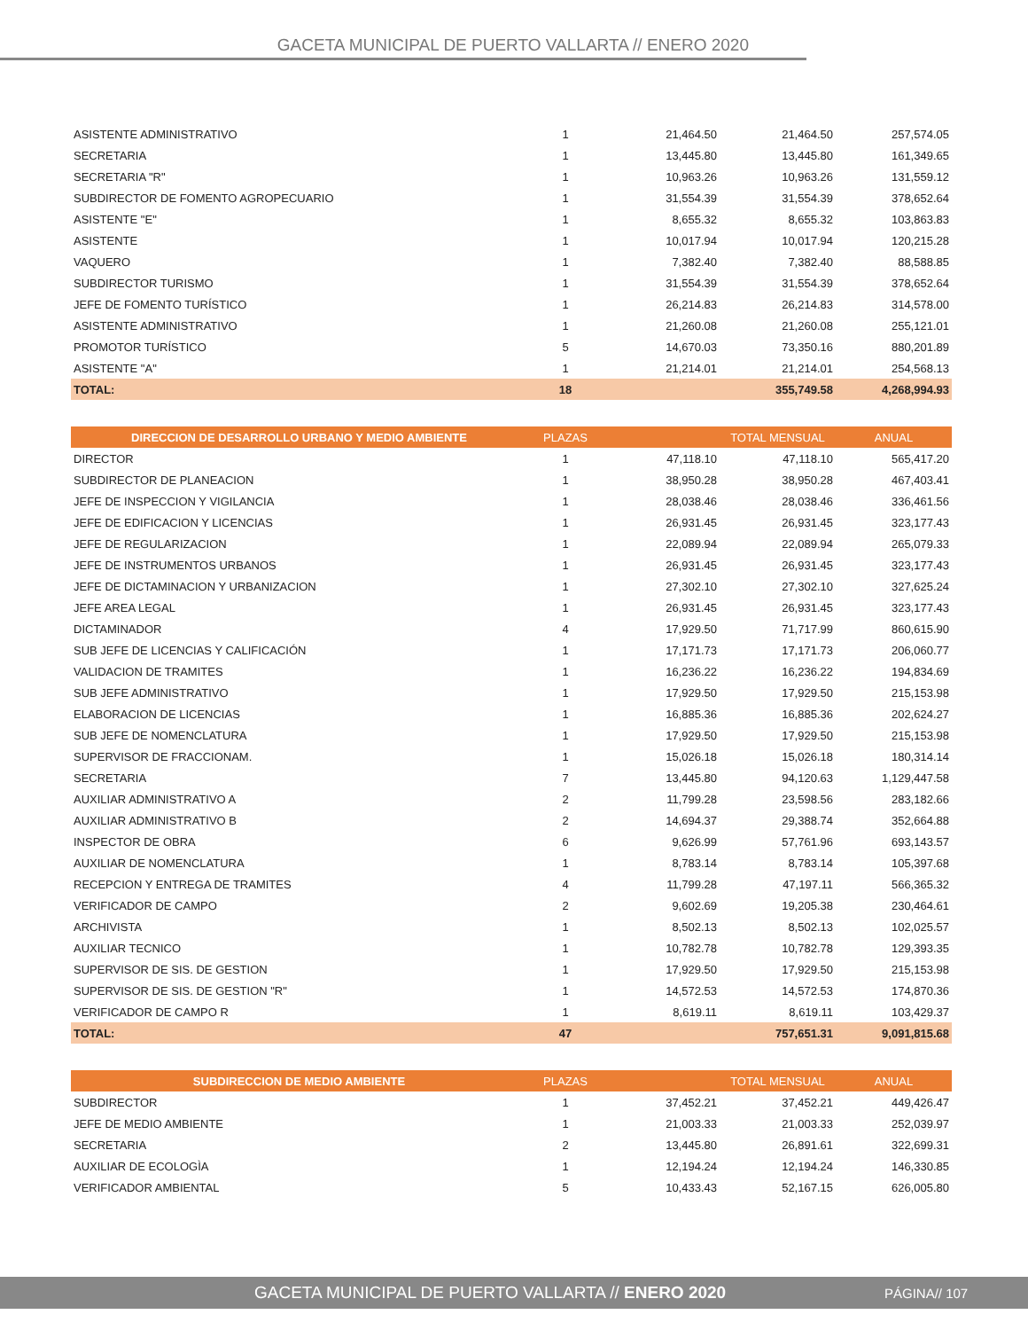GACETA MUNICIPAL DE PUERTO VALLARTA // ENERO 2020
| ASISTENTE ADMINISTRATIVO | 1 | 21,464.50 | 21,464.50 | 257,574.05 |
| SECRETARIA | 1 | 13,445.80 | 13,445.80 | 161,349.65 |
| SECRETARIA "R" | 1 | 10,963.26 | 10,963.26 | 131,559.12 |
| SUBDIRECTOR DE FOMENTO AGROPECUARIO | 1 | 31,554.39 | 31,554.39 | 378,652.64 |
| ASISTENTE "E" | 1 | 8,655.32 | 8,655.32 | 103,863.83 |
| ASISTENTE | 1 | 10,017.94 | 10,017.94 | 120,215.28 |
| VAQUERO | 1 | 7,382.40 | 7,382.40 | 88,588.85 |
| SUBDIRECTOR TURISMO | 1 | 31,554.39 | 31,554.39 | 378,652.64 |
| JEFE DE FOMENTO TURÍSTICO | 1 | 26,214.83 | 26,214.83 | 314,578.00 |
| ASISTENTE ADMINISTRATIVO | 1 | 21,260.08 | 21,260.08 | 255,121.01 |
| PROMOTOR TURÍSTICO | 5 | 14,670.03 | 73,350.16 | 880,201.89 |
| ASISTENTE "A" | 1 | 21,214.01 | 21,214.01 | 254,568.13 |
| TOTAL: | 18 | | 355,749.58 | 4,268,994.93 |
| DIRECCION DE DESARROLLO URBANO Y MEDIO AMBIENTE | PLAZAS | | TOTAL MENSUAL | ANUAL |
| DIRECTOR | 1 | 47,118.10 | 47,118.10 | 565,417.20 |
| SUBDIRECTOR DE PLANEACION | 1 | 38,950.28 | 38,950.28 | 467,403.41 |
| JEFE DE INSPECCION Y VIGILANCIA | 1 | 28,038.46 | 28,038.46 | 336,461.56 |
| JEFE DE EDIFICACION Y LICENCIAS | 1 | 26,931.45 | 26,931.45 | 323,177.43 |
| JEFE DE REGULARIZACION | 1 | 22,089.94 | 22,089.94 | 265,079.33 |
| JEFE DE INSTRUMENTOS URBANOS | 1 | 26,931.45 | 26,931.45 | 323,177.43 |
| JEFE DE DICTAMINACION Y URBANIZACION | 1 | 27,302.10 | 27,302.10 | 327,625.24 |
| JEFE AREA LEGAL | 1 | 26,931.45 | 26,931.45 | 323,177.43 |
| DICTAMINADOR | 4 | 17,929.50 | 71,717.99 | 860,615.90 |
| SUB JEFE DE LICENCIAS Y CALIFICACIÓN | 1 | 17,171.73 | 17,171.73 | 206,060.77 |
| VALIDACION DE TRAMITES | 1 | 16,236.22 | 16,236.22 | 194,834.69 |
| SUB JEFE ADMINISTRATIVO | 1 | 17,929.50 | 17,929.50 | 215,153.98 |
| ELABORACION DE LICENCIAS | 1 | 16,885.36 | 16,885.36 | 202,624.27 |
| SUB JEFE DE NOMENCLATURA | 1 | 17,929.50 | 17,929.50 | 215,153.98 |
| SUPERVISOR DE FRACCIONAM. | 1 | 15,026.18 | 15,026.18 | 180,314.14 |
| SECRETARIA | 7 | 13,445.80 | 94,120.63 | 1,129,447.58 |
| AUXILIAR ADMINISTRATIVO A | 2 | 11,799.28 | 23,598.56 | 283,182.66 |
| AUXILIAR ADMINISTRATIVO B | 2 | 14,694.37 | 29,388.74 | 352,664.88 |
| INSPECTOR DE OBRA | 6 | 9,626.99 | 57,761.96 | 693,143.57 |
| AUXILIAR DE NOMENCLATURA | 1 | 8,783.14 | 8,783.14 | 105,397.68 |
| RECEPCION Y ENTREGA DE TRAMITES | 4 | 11,799.28 | 47,197.11 | 566,365.32 |
| VERIFICADOR DE CAMPO | 2 | 9,602.69 | 19,205.38 | 230,464.61 |
| ARCHIVISTA | 1 | 8,502.13 | 8,502.13 | 102,025.57 |
| AUXILIAR TECNICO | 1 | 10,782.78 | 10,782.78 | 129,393.35 |
| SUPERVISOR DE SIS. DE GESTION | 1 | 17,929.50 | 17,929.50 | 215,153.98 |
| SUPERVISOR DE SIS. DE GESTION "R" | 1 | 14,572.53 | 14,572.53 | 174,870.36 |
| VERIFICADOR DE CAMPO R | 1 | 8,619.11 | 8,619.11 | 103,429.37 |
| TOTAL: | 47 | | 757,651.31 | 9,091,815.68 |
| SUBDIRECCION DE MEDIO AMBIENTE | PLAZAS | | TOTAL MENSUAL | ANUAL |
| SUBDIRECTOR | 1 | 37,452.21 | 37,452.21 | 449,426.47 |
| JEFE DE MEDIO AMBIENTE | 1 | 21,003.33 | 21,003.33 | 252,039.97 |
| SECRETARIA | 2 | 13,445.80 | 26,891.61 | 322,699.31 |
| AUXILIAR DE ECOLOGÌA | 1 | 12,194.24 | 12,194.24 | 146,330.85 |
| VERIFICADOR AMBIENTAL | 5 | 10,433.43 | 52,167.15 | 626,005.80 |
GACETA MUNICIPAL DE PUERTO VALLARTA // ENERO 2020 PÁGINA// 107